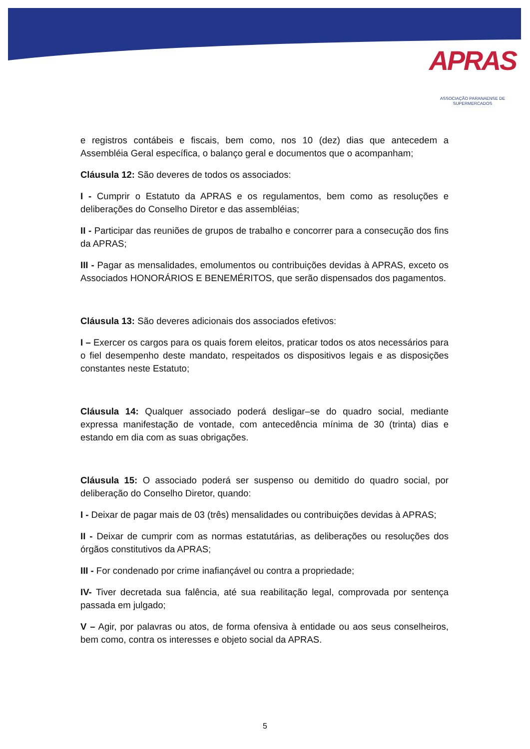APRAS
ASSOCIAÇÃO PARANAENSE DE SUPERMERCADOS
e registros contábeis e fiscais, bem como, nos 10 (dez) dias que antecedem a Assembléia Geral específica, o balanço geral e documentos que o acompanham;
Cláusula 12: São deveres de todos os associados:
I - Cumprir o Estatuto da APRAS e os regulamentos, bem como as resoluções e deliberações do Conselho Diretor e das assembléias;
II - Participar das reuniões de grupos de trabalho e concorrer para a consecução dos fins da APRAS;
III - Pagar as mensalidades, emolumentos ou contribuições devidas à APRAS, exceto os Associados HONORÁRIOS E BENEMÉRITOS, que serão dispensados dos pagamentos.
Cláusula 13: São deveres adicionais dos associados efetivos:
I – Exercer os cargos para os quais forem eleitos, praticar todos os atos necessários para o fiel desempenho deste mandato, respeitados os dispositivos legais e as disposições constantes neste Estatuto;
Cláusula 14: Qualquer associado poderá desligar–se do quadro social, mediante expressa manifestação de vontade, com antecedência mínima de 30 (trinta) dias e estando em dia com as suas obrigações.
Cláusula 15: O associado poderá ser suspenso ou demitido do quadro social, por deliberação do Conselho Diretor, quando:
I - Deixar de pagar mais de 03 (três) mensalidades ou contribuições devidas à APRAS;
II - Deixar de cumprir com as normas estatutárias, as deliberações ou resoluções dos órgãos constitutivos da APRAS;
III - For condenado por crime inafiançável ou contra a propriedade;
IV- Tiver decretada sua falência, até sua reabilitação legal, comprovada por sentença passada em julgado;
V – Agir, por palavras ou atos, de forma ofensiva à entidade ou aos seus conselheiros, bem como, contra os interesses e objeto social da APRAS.
5